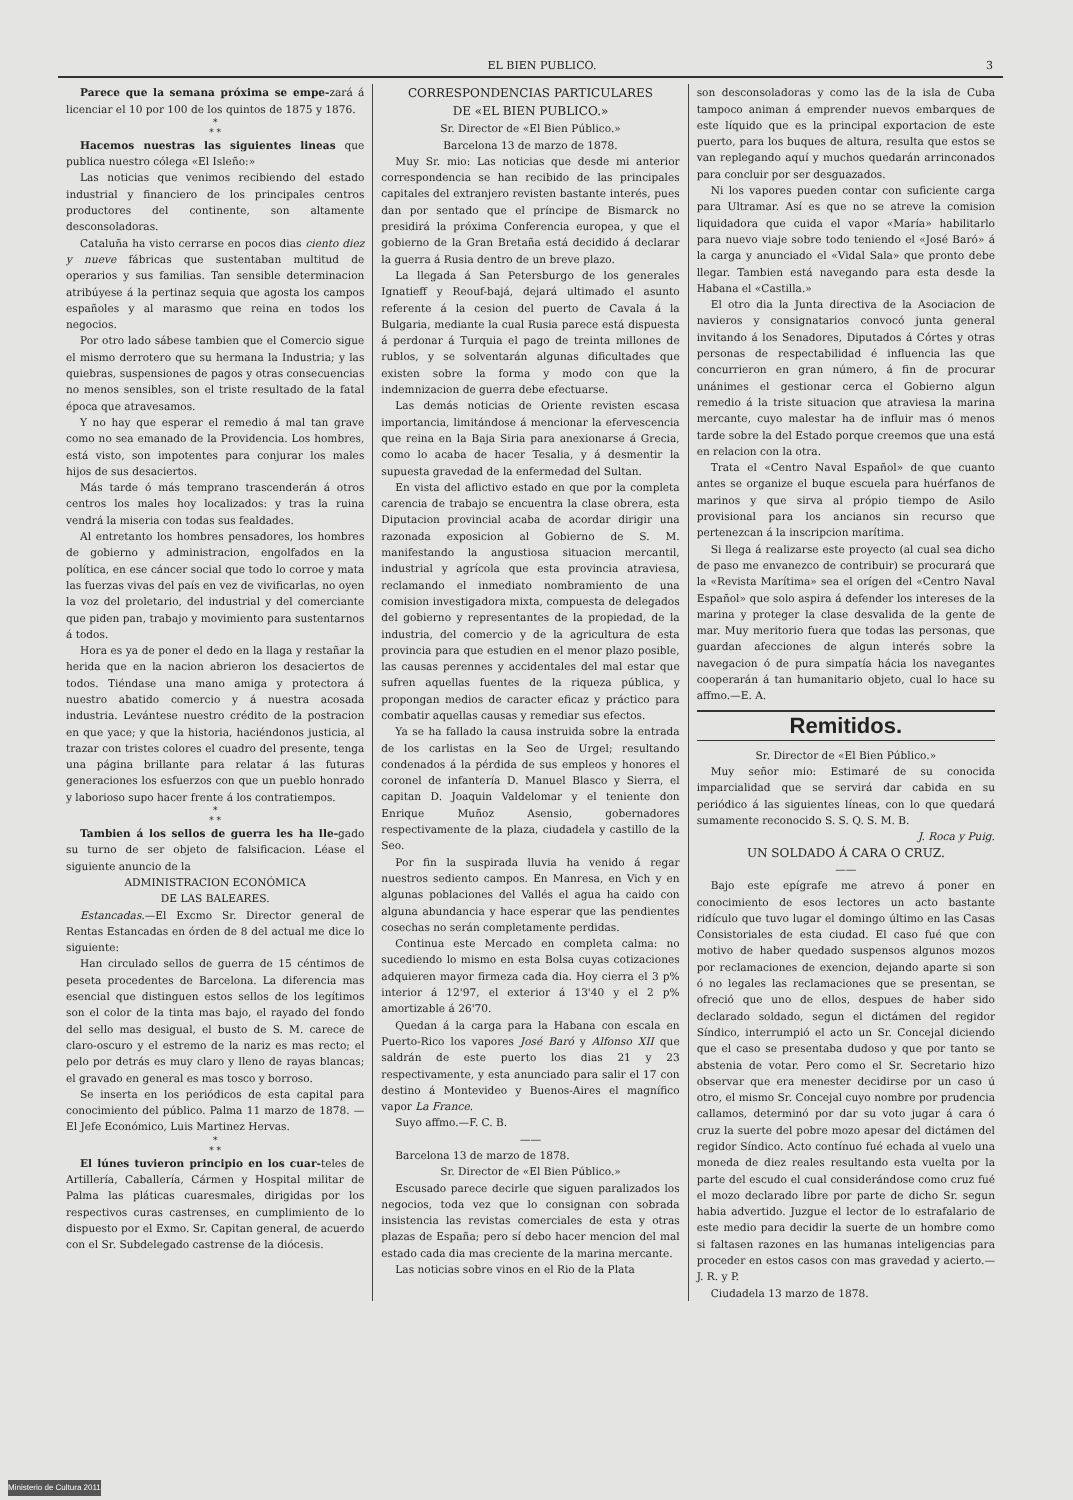EL BIEN PUBLICO. 3
Parece que la semana próxima se empe-zará á licenciar el 10 por 100 de los quintos de 1875 y 1876.
*
* *
Hacemos nuestras las siguientes lineas que publica nuestro cólega «El Isleño:»
Las noticias que venimos recibiendo del estado industrial y financiero de los principales centros productores del continente, son altamente desconsoladoras.
Cataluña ha visto cerrarse en pocos dias ciento diez y nueve fábricas que sustentaban multitud de operarios y sus familias. Tan sensible determinacion atribúyese á la pertinaz sequia que agosta los campos españoles y al marasmo que reina en todos los negocios.
Por otro lado sábese tambien que el Comercio sigue el mismo derrotero que su hermana la Industria; y las quiebras, suspensiones de pagos y otras consecuencias no menos sensibles, son el triste resultado de la fatal época que atravesamos.
Y no hay que esperar el remedio á mal tan grave como no sea emanado de la Providencia. Los hombres, está visto, son impotentes para conjurar los males hijos de sus desaciertos.
Más tarde ó más temprano trascenderán á otros centros los males hoy localizados: y tras la ruina vendrá la miseria con todas sus fealdades.
Al entretanto los hombres pensadores, los hombres de gobierno y administracion, engolfados en la política, en ese cáncer social que todo lo corroe y mata las fuerzas vivas del país en vez de vivificarlas, no oyen la voz del proletario, del industrial y del comerciante que piden pan, trabajo y movimiento para sustentarnos á todos.
Hora es ya de poner el dedo en la llaga y restañar la herida que en la nacion abrieron los desaciertos de todos. Tiéndase una mano amiga y protectora á nuestro abatido comercio y á nuestra acosada industria. Levántese nuestro crédito de la postracion en que yace; y que la historia, haciéndonos justicia, al trazar con tristes colores el cuadro del presente, tenga una página brillante para relatar á las futuras generaciones los esfuerzos con que un pueblo honrado y laborioso supo hacer frente á los contratiempos.
*
* *
Tambien á los sellos de guerra les ha lle-gado su turno de ser objeto de falsificacion. Léase el siguiente anuncio de la
ADMINISTRACION ECONÓMICA
DE LAS BALEARES.
Estancadas.—El Excmo Sr. Director general de Rentas Estancadas en órden de 8 del actual me dice lo siguiente:
Han circulado sellos de guerra de 15 céntimos de peseta procedentes de Barcelona. La diferencia mas esencial que distinguen estos sellos de los legítimos son el color de la tinta mas bajo, el rayado del fondo del sello mas desigual, el busto de S. M. carece de claro-oscuro y el estremo de la nariz es mas recto; el pelo por detrás es muy claro y lleno de rayas blancas; el gravado en general es mas tosco y borroso.
Se inserta en los periódicos de esta capital para conocimiento del público. Palma 11 marzo de 1878. —El Jefe Económico, Luis Martinez Hervas.
*
* *
El lúnes tuvieron principio en los cuar-teles de Artillería, Caballería, Cármen y Hospital militar de Palma las pláticas cuaresmales, dirigidas por los respectivos curas castrenses, en cumplimiento de lo dispuesto por el Exmo. Sr. Capitan general, de acuerdo con el Sr. Subdelegado castrense de la diócesis.
CORRESPONDENCIAS PARTICULARES
DE «EL BIEN PUBLICO.»
Sr. Director de «El Bien Público.»
Barcelona 13 de marzo de 1878.
Muy Sr. mio: Las noticias que desde mi anterior correspondencia se han recibido de las principales capitales del extranjero revisten bastante interés, pues dan por sentado que el príncipe de Bismarck no presidirá la próxima Conferencia europea, y que el gobierno de la Gran Bretaña está decidido á declarar la guerra á Rusia dentro de un breve plazo.
La llegada á San Petersburgo de los generales Ignatieff y Reouf-bajá, dejará ultimado el asunto referente á la cesion del puerto de Cavala á la Bulgaria, mediante la cual Rusia parece está dispuesta á perdonar á Turquia el pago de treinta millones de rublos, y se solventarán algunas dificultades que existen sobre la forma y modo con que la indemnizacion de guerra debe efectuarse.
Las demás noticias de Oriente revisten escasa importancia, limitándose á mencionar la efervescencia que reina en la Baja Siria para anexionarse á Grecia, como lo acaba de hacer Tesalia, y á desmentir la supuesta gravedad de la enfermedad del Sultan.
En vista del aflictivo estado en que por la completa carencia de trabajo se encuentra la clase obrera, esta Diputacion provincial acaba de acordar dirigir una razonada exposicion al Gobierno de S. M. manifestando la angustiosa situacion mercantil, industrial y agrícola que esta provincia atraviesa, reclamando el inmediato nombramiento de una comision investigadora mixta, compuesta de delegados del gobierno y representantes de la propiedad, de la industria, del comercio y de la agricultura de esta provincia para que estudien en el menor plazo posible, las causas perennes y accidentales del mal estar que sufren aquellas fuentes de la riqueza pública, y propongan medios de caracter eficaz y práctico para combatir aquellas causas y remediar sus efectos.
Ya se ha fallado la causa instruida sobre la entrada de los carlistas en la Seo de Urgel; resultando condenados á la pérdida de sus empleos y honores el coronel de infantería D. Manuel Blasco y Sierra, el capitan D. Joaquin Valdelomar y el teniente don Enrique Muñoz Asensio, gobernadores respectivamente de la plaza, ciudadela y castillo de la Seo.
Por fin la suspirada lluvia ha venido á regar nuestros sediento campos. En Manresa, en Vich y en algunas poblaciones del Vallés el agua ha caido con alguna abundancia y hace esperar que las pendientes cosechas no serán completamente perdidas.
Continua este Mercado en completa calma: no sucediendo lo mismo en esta Bolsa cuyas cotizaciones adquieren mayor firmeza cada dia. Hoy cierra el 3 p% interior á 12'97, el exterior á 13'40 y el 2 p% amortizable á 26'70.
Quedan á la carga para la Habana con escala en Puerto-Rico los vapores José Baró y Alfonso XII que saldrán de este puerto los dias 21 y 23 respectivamente, y esta anunciado para salir el 17 con destino á Montevideo y Buenos-Aires el magnífico vapor La France.
Suyo affmo.—F. C. B.
——
Barcelona 13 de marzo de 1878.
Sr. Director de «El Bien Público.»
Escusado parece decirle que siguen paralizados los negocios, toda vez que lo consignan con sobrada insistencia las revistas comerciales de esta y otras plazas de España; pero sí debo hacer mencion del mal estado cada dia mas creciente de la marina mercante.
Las noticias sobre vinos en el Rio de la Plata
son desconsoladoras y como las de la isla de Cuba tampoco animan á emprender nuevos embarques de este líquido que es la principal exportacion de este puerto, para los buques de altura, resulta que estos se van replegando aquí y muchos quedarán arrinconados para concluir por ser desguazados.
Ni los vapores pueden contar con suficiente carga para Ultramar. Así es que no se atreve la comision liquidadora que cuida el vapor «María» habilitarlo para nuevo viaje sobre todo teniendo el «José Baró» á la carga y anunciado el «Vidal Sala» que pronto debe llegar. Tambien está navegando para esta desde la Habana el «Castilla.»
El otro dia la Junta directiva de la Asociacion de navieros y consignatarios convocó junta general invitando á los Senadores, Diputados á Córtes y otras personas de respectabilidad é influencia las que concurrieron en gran número, á fin de procurar unánimes el gestionar cerca el Gobierno algun remedio á la triste situacion que atraviesa la marina mercante, cuyo malestar ha de influir mas ó menos tarde sobre la del Estado porque creemos que una está en relacion con la otra.
Trata el «Centro Naval Español» de que cuanto antes se organize el buque escuela para huérfanos de marinos y que sirva al própio tiempo de Asilo provisional para los ancianos sin recurso que pertenezcan á la inscripcion marítima.
Si llega á realizarse este proyecto (al cual sea dicho de paso me envanezco de contribuir) se procurará que la «Revista Marítima» sea el orígen del «Centro Naval Español» que solo aspira á defender los intereses de la marina y proteger la clase desvalida de la gente de mar. Muy meritorio fuera que todas las personas, que guardan afecciones de algun interés sobre la navegacion ó de pura simpatía hácia los navegantes cooperarán á tan humanitario objeto, cual lo hace su affmo.—E. A.
Remitidos.
Sr. Director de «El Bien Público.»
Muy señor mio: Estimaré de su conocida imparcialidad que se servirá dar cabida en su periódico á las siguientes líneas, con lo que quedará sumamente reconocido S. S. Q. S. M. B.
J. Roca y Puig.
UN SOLDADO Á CARA O CRUZ.
——
Bajo este epígrafe me atrevo á poner en conocimiento de esos lectores un acto bastante ridículo que tuvo lugar el domingo último en las Casas Consistoriales de esta ciudad. El caso fué que con motivo de haber quedado suspensos algunos mozos por reclamaciones de exencion, dejando aparte si son ó no legales las reclamaciones que se presentan, se ofreció que uno de ellos, despues de haber sido declarado soldado, segun el dictámen del regidor Síndico, interrumpió el acto un Sr. Concejal diciendo que el caso se presentaba dudoso y que por tanto se abstenia de votar. Pero como el Sr. Secretario hizo observar que era menester decidirse por un caso ú otro, el mismo Sr. Concejal cuyo nombre por prudencia callamos, determinó por dar su voto jugar á cara ó cruz la suerte del pobre mozo apesar del dictámen del regidor Síndico. Acto contínuo fué echada al vuelo una moneda de diez reales resultando esta vuelta por la parte del escudo el cual considerándose como cruz fué el mozo declarado libre por parte de dicho Sr. segun habia advertido. Juzgue el lector de lo estrafalario de este medio para decidir la suerte de un hombre como si faltasen razones en las humanas inteligencias para proceder en estos casos con mas gravedad y acierto.—J. R. y P.
Ciudadela 13 marzo de 1878.
Ministerio de Cultura 2011